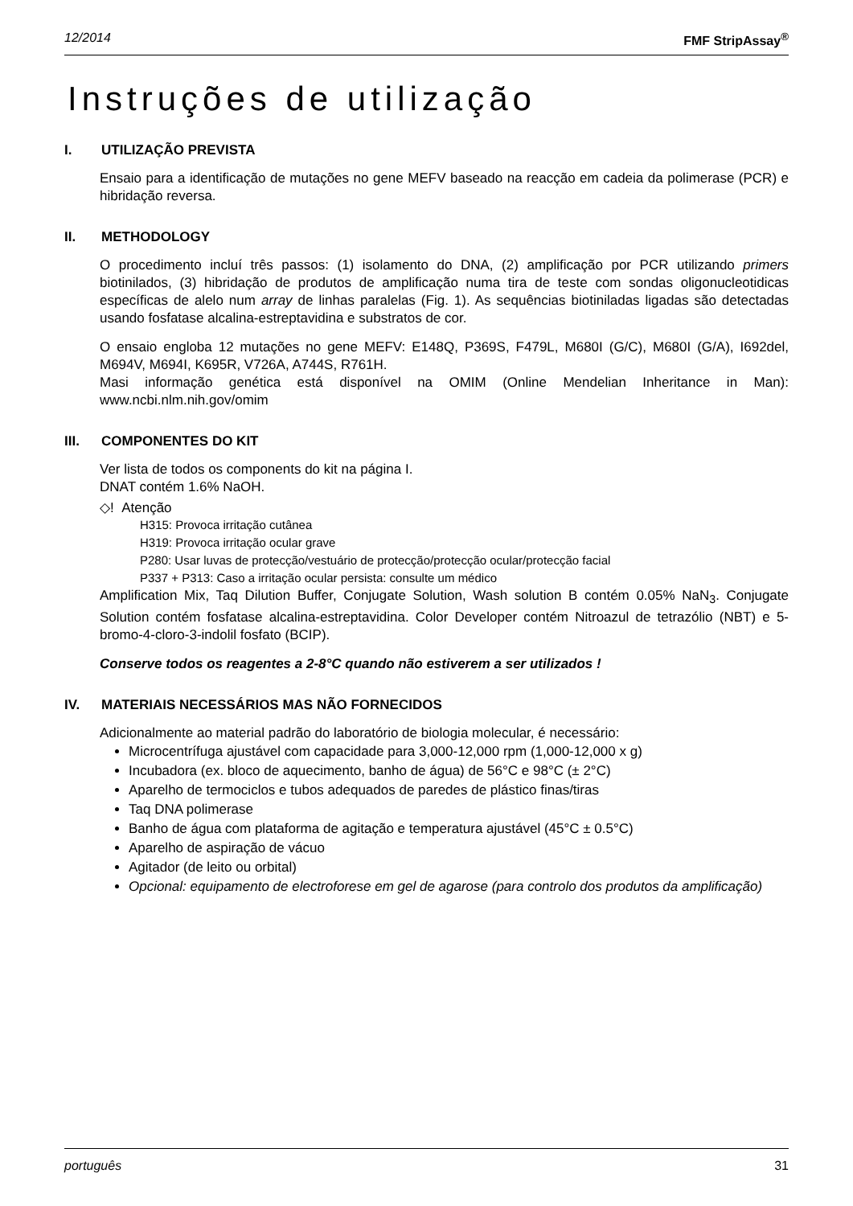12/2014 FMF StripAssay<sup>®</sup>
Instruções de utilização
I. UTILIZAÇÃO PREVISTA
Ensaio para a identificação de mutações no gene MEFV baseado na reacção em cadeia da polimerase (PCR) e hibridação reversa.
II. METHODOLOGY
O procedimento incluí três passos: (1) isolamento do DNA, (2) amplificação por PCR utilizando primers biotinilados, (3) hibridação de produtos de amplificação numa tira de teste com sondas oligonucleotidicas específicas de alelo num array de linhas paralelas (Fig. 1). As sequências biotiniladas ligadas são detectadas usando fosfatase alcalina-estreptavidina e substratos de cor.
O ensaio engloba 12 mutações no gene MEFV: E148Q, P369S, F479L, M680I (G/C), M680I (G/A), I692del, M694V, M694I, K695R, V726A, A744S, R761H.
Masi informação genética está disponível na OMIM (Online Mendelian Inheritance in Man): www.ncbi.nlm.nih.gov/omim
III. COMPONENTES DO KIT
Ver lista de todos os components do kit na página I.
DNAT contém 1.6% NaOH.
◇! Atenção
H315: Provoca irritação cutânea
H319: Provoca irritação ocular grave
P280: Usar luvas de protecção/vestuário de protecção/protecção ocular/protecção facial
P337 + P313: Caso a irritação ocular persista: consulte um médico
Amplification Mix, Taq Dilution Buffer, Conjugate Solution, Wash solution B contém 0.05% NaN<sub>3</sub>. Conjugate Solution contém fosfatase alcalina-estreptavidina. Color Developer contém Nitroazul de tetrazólio (NBT) e 5-bromo-4-cloro-3-indolil fosfato (BCIP).
Conserve todos os reagentes a 2-8°C quando não estiverem a ser utilizados !
IV. MATERIAIS NECESSÁRIOS MAS NÃO FORNECIDOS
Adicionalmente ao material padrão do laboratório de biologia molecular, é necessário:
Microcentrífuga ajustável com capacidade para 3,000-12,000 rpm (1,000-12,000 x g)
Incubadora (ex. bloco de aquecimento, banho de água) de 56°C e 98°C (± 2°C)
Aparelho de termociclos e tubos adequados de paredes de plástico finas/tiras
Taq DNA polimerase
Banho de água com plataforma de agitação e temperatura ajustável (45°C ± 0.5°C)
Aparelho de aspiração de vácuo
Agitador (de leito ou orbital)
Opcional: equipamento de electroforese em gel de agarose (para controlo dos produtos da amplificação)
português 31